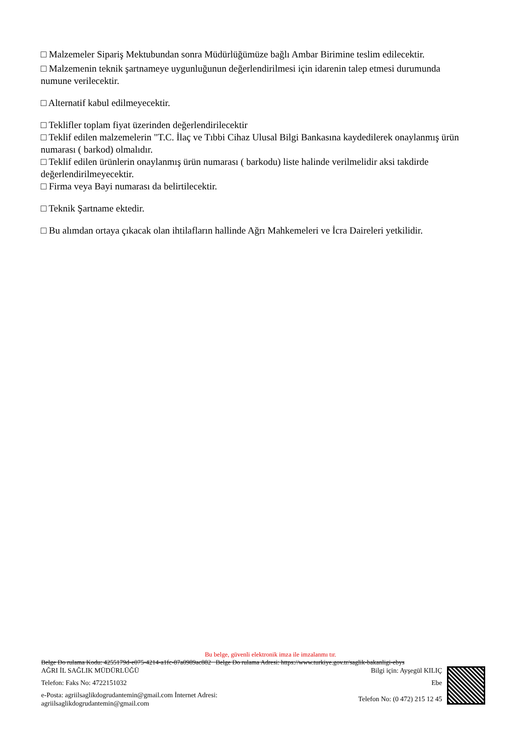□ Malzemeler Sipariş Mektubundan sonra Müdürlüğümüze bağlı Ambar Birimine teslim edilecektir.
□ Malzemenin teknik şartnameye uygunluğunun değerlendirilmesi için idarenin talep etmesi durumunda numune verilecektir.
□ Alternatif kabul edilmeyecektir.
□ Teklifler toplam fiyat üzerinden değerlendirilecektir
□ Teklif edilen malzemelerin "T.C. İlaç ve Tıbbi Cihaz Ulusal Bilgi Bankasına kaydedilerek onaylanmış ürün numarası ( barkod) olmalıdır.
□ Teklif edilen ürünlerin onaylanmış ürün numarası ( barkodu) liste halinde verilmelidir aksi takdirde değerlendirilmeyecektir.
□ Firma veya Bayi numarası da belirtilecektir.
□ Teknik Şartname ektedir.
□ Bu alımdan ortaya çıkacak olan ihtilafların hallinde Ağrı Mahkemeleri ve İcra Daireleri yetkilidir.
Bu belge, güvenli elektronik imza ile imzalanmı tır.
Belge Do rulama Kodu: 4255179d-e075-4214-a1fc-87a0989ac882 Belge Do rulama Adresi: https://www.turkiye.gov.tr/saglik-bakanligi-ebys
AĞRI İL SAĞLIK MÜDÜRLÜĞÜ
Telefon: Faks No: 4722151032
e-Posta: agriilsaglikdogrudantemin@gmail.com İnternet Adresi:
agriilsaglikdogrudantemin@gmail.com
Bilgi için: Ayşegül KILIÇ
Ebe
Telefon No: (0 472) 215 12 45